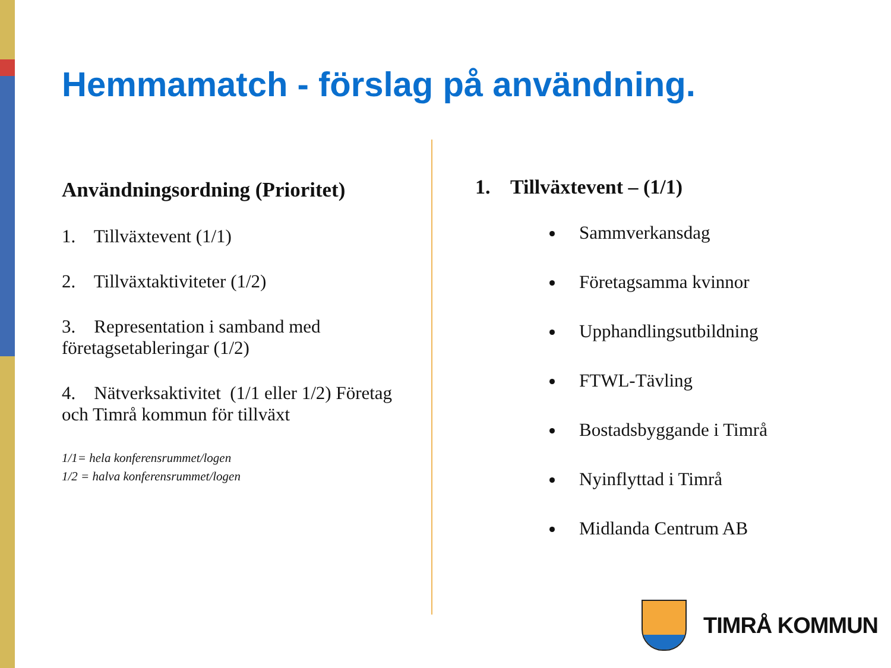Hemmamatch - förslag på användning.
Användningsordning (Prioritet)
1. Tillväxtevent (1/1)
2. Tillväxtaktiviteter (1/2)
3. Representation i samband med företagsetableringar (1/2)
4. Nätverksaktivitet (1/1 eller 1/2) Företag och Timrå kommun för tillväxt
1/1= hela konferensrummet/logen
1/2 = halva konferensrummet/logen
1. Tillväxtevent – (1/1)
Sammverkansdag
Företagsamma kvinnor
Upphandlingsutbildning
FTWL-Tävling
Bostadsbyggande i Timrå
Nyinflyttad i Timrå
Midlanda Centrum AB
TIMRÅ KOMMUN